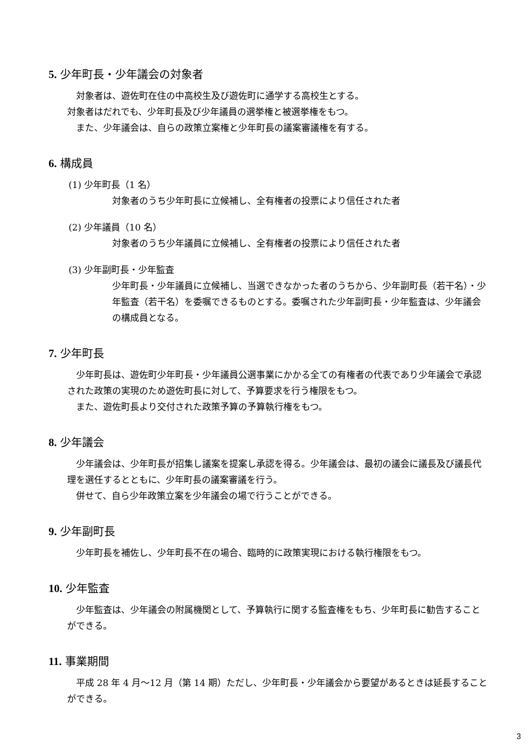5. 少年町長・少年議会の対象者
　対象者は、遊佐町在住の中高校生及び遊佐町に通学する高校生とする。
対象者はだれでも、少年町長及び少年議員の選挙権と被選挙権をもつ。
　また、少年議会は、自らの政策立案権と少年町長の議案審議権を有する。
6. 構成員
(1) 少年町長（1 名）
対象者のうち少年町長に立候補し、全有権者の投票により信任された者
(2) 少年議員（10 名）
対象者のうち少年議員に立候補し、全有権者の投票により信任された者
(3) 少年副町長・少年監査
少年町長・少年議員に立候補し、当選できなかった者のうちから、少年副町長（若干名）・少年監査（若干名）を委嘱できるものとする。委嘱された少年副町長・少年監査は、少年議会の構成員となる。
7. 少年町長
　少年町長は、遊佐町少年町長・少年議員公選事業にかかる全ての有権者の代表であり少年議会で承認された政策の実現のため遊佐町長に対して、予算要求を行う権限をもつ。
　また、遊佐町長より交付された政策予算の予算執行権をもつ。
8. 少年議会
　少年議会は、少年町長が招集し議案を提案し承認を得る。少年議会は、最初の議会に議長及び議長代理を選任するとともに、少年町長の議案審議を行う。
　併せて、自ら少年政策立案を少年議会の場で行うことができる。
9. 少年副町長
　少年町長を補佐し、少年町長不在の場合、臨時的に政策実現における執行権限をもつ。
10. 少年監査
　少年監査は、少年議会の附属機関として、予算執行に関する監査権をもち、少年町長に勧告することができる。
11. 事業期間
　平成 28 年 4 月～12 月（第 14 期）ただし、少年町長・少年議会から要望があるときは延長することができる。
3